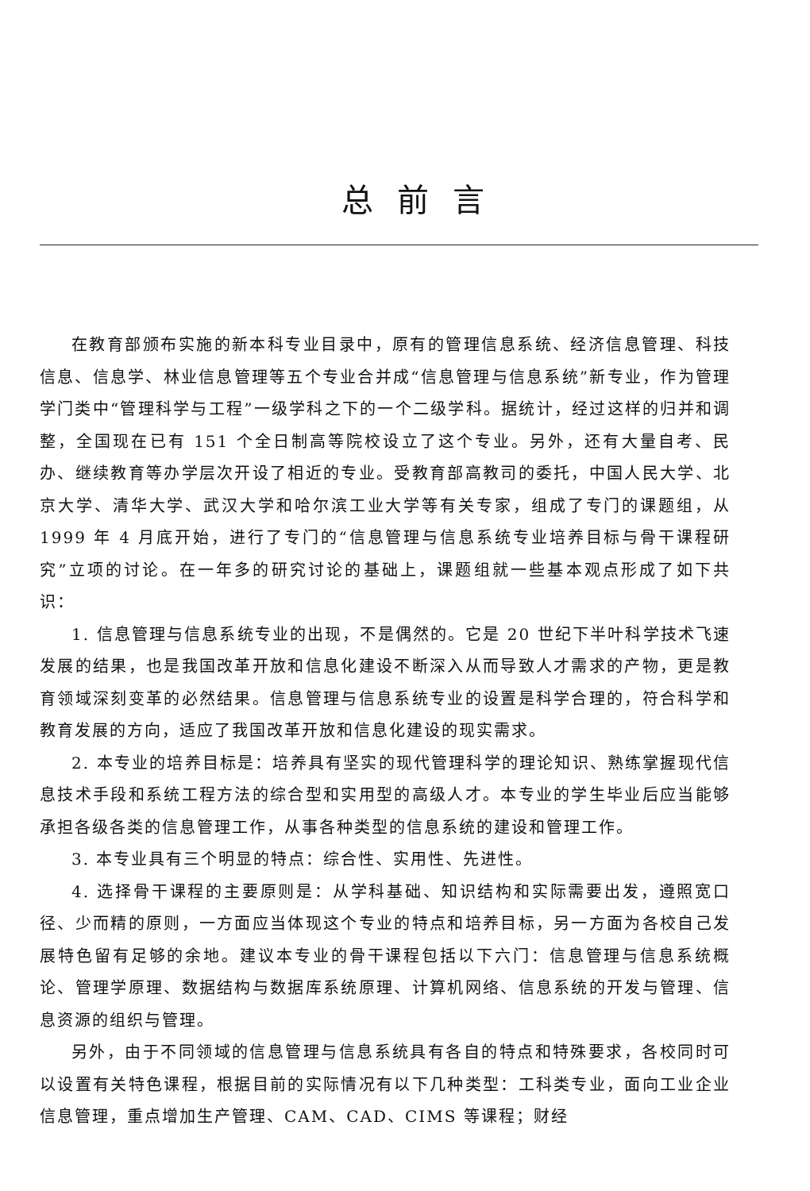总前言
在教育部颁布实施的新本科专业目录中，原有的管理信息系统、经济信息管理、科技信息、信息学、林业信息管理等五个专业合并成“信息管理与信息系统”新专业，作为管理学门类中“管理科学与工程”一级学科之下的一个二级学科。据统计，经过这样的归并和调整，全国现在已有 151 个全日制高等院校设立了这个专业。另外，还有大量自考、民办、继续教育等办学层次开设了相近的专业。受教育部高教司的委托，中国人民大学、北京大学、清华大学、武汉大学和哈尔滨工业大学等有关专家，组成了专门的课题组，从 1999 年 4 月底开始，进行了专门的“信息管理与信息系统专业培养目标与骨干课程研究”立项的讨论。在一年多的研究讨论的基础上，课题组就一些基本观点形成了如下共识：
1. 信息管理与信息系统专业的出现，不是偶然的。它是 20 世纪下半叶科学技术飞速发展的结果，也是我国改革开放和信息化建设不断深入从而导致人才需求的产物，更是教育领域深刻变革的必然结果。信息管理与信息系统专业的设置是科学合理的，符合科学和教育发展的方向，适应了我国改革开放和信息化建设的现实需求。
2. 本专业的培养目标是：培养具有坚实的现代管理科学的理论知识、熟练掌握现代信息技术手段和系统工程方法的综合型和实用型的高级人才。本专业的学生毕业后应当能够承担各级各类的信息管理工作，从事各种类型的信息系统的建设和管理工作。
3. 本专业具有三个明显的特点：综合性、实用性、先进性。
4. 选择骨干课程的主要原则是：从学科基础、知识结构和实际需要出发，遵照宽口径、少而精的原则，一方面应当体现这个专业的特点和培养目标，另一方面为各校自己发展特色留有足够的余地。建议本专业的骨干课程包括以下六门：信息管理与信息系统概论、管理学原理、数据结构与数据库系统原理、计算机网络、信息系统的开发与管理、信息资源的组织与管理。
另外，由于不同领域的信息管理与信息系统具有各自的特点和特殊要求，各校同时可以设置有关特色课程，根据目前的实际情况有以下几种类型：工科类专业，面向工业企业信息管理，重点增加生产管理、CAM、CAD、CIMS 等课程；财经